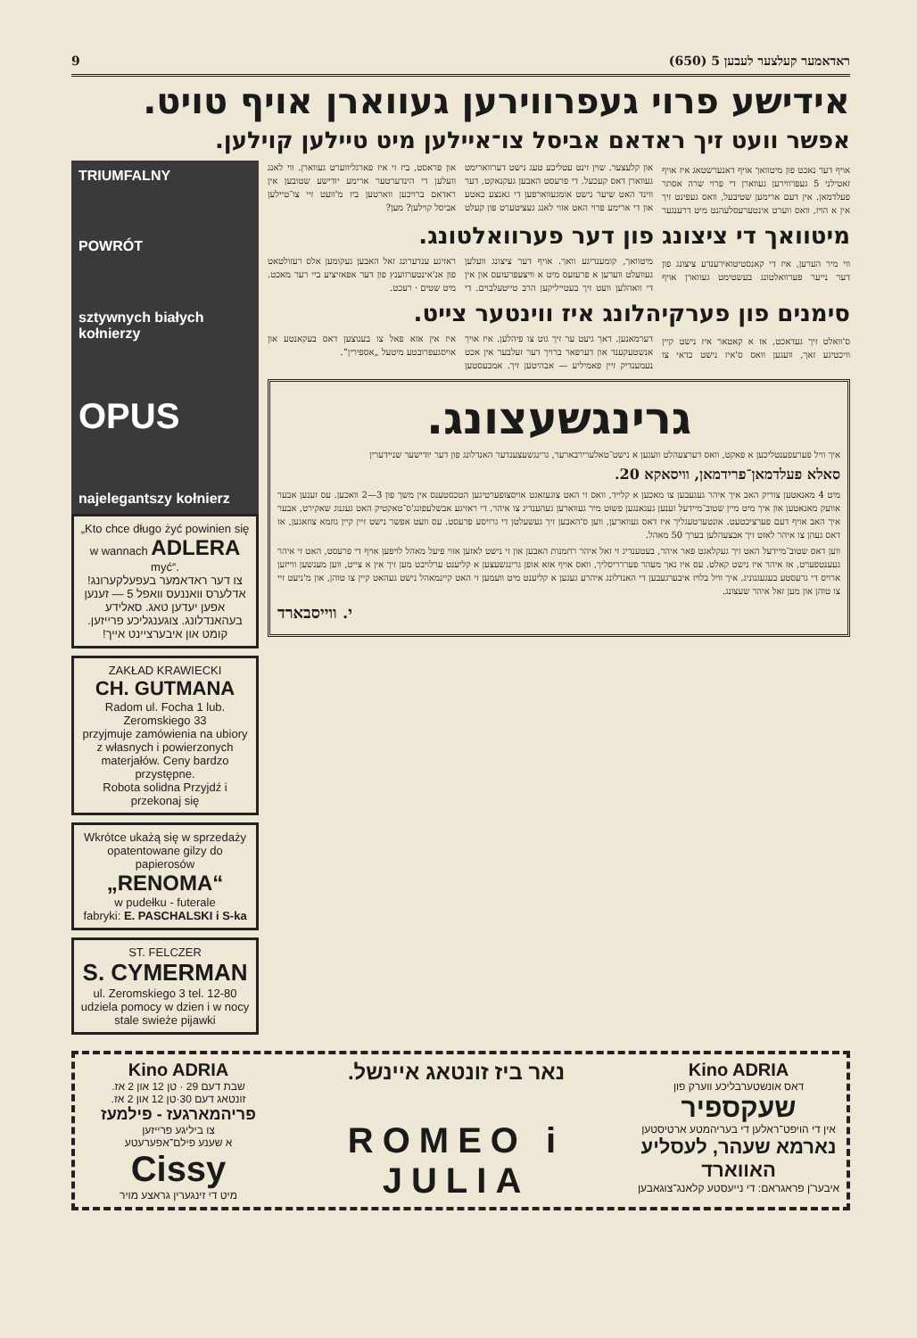9 (650) 5 ראדאמער קעלצער לעבען
אידישע פרוי געפרווירען געווארן אויף טויט.
אפשר וועט זיך ראדאם אביסל צו־איילען מיט טיילען קוילען.
TRIUMFALNY
POWRÓT
sztywnych białych kołnierzy
OPUS
najelegantszy kołnierz
„Kto chce długo żyć powinien się w wannach ADLERA myć“.
צו דער ראדאמער בעפעלקערונג! אדלערס וואננעס וואפל 5 — זענען אפען יעדען טאג. סאלידע בעהאנדלונג. צוגענגליכע פרייזען. קומט און איבערציינט אייך!
ZAKŁAD KRAWIECKI
CH. GUTMANA
Radom ul. Focha 1 lub. Zeromskiego 33
przyjmuje zamówienia na ubiory z własnych i powierzonych materjałów. Ceny bardzo przystępne.
Robota solidna Przyjdź i przekonaj się
Wkrótce ukażą się w sprzedaży opatentowane gilzy do papierosów
„RENOMA“
w pudełku - futerale
fabryki: E. PASCHALSKI i S-ka
ST. FELCZER
S. CYMERMAN
ul. Zeromskiego 3 tel. 12-80
udziela pomocy w dzien i w nocy
stale swieże pijawki
אויף דער נאכט פון מיטוואך אויף דאנערשטאג איז אויף זאטילני 5 געפרווירען געווארן די פרוי שרה אסתר פעלדמאן. אין דעם ארימען שטיבעל, וואס געפינט זיך אין א הויז, וואס ווערט אינטערעסלעהנט מיט דרענגער און קלעצער. שוין זינט עטליכע טעג נישט דערווארימט געווארן דאס קעכעל. די פרעסט האבען געקנאקט, דער ווינד האט שיער נישט אומגעווארפען די גאנצע כאטע און די ארימע פרוי האט אזוי לאנג געציטערט פון קעלט און פראסט, ביז זי איז פארגליווערט געווארן. ווי לאנג וועלען די הינדערטער ארימע יודישע שטובען אין ראדאם ברויכען ווארטען ביז מ'וועט זיי צו־טיילען אביסל קוילען? מען?
מיטוואך די ציצונג פון דער פערוואלטונג.
ווי מיר הערען, איז די קאנסטיטואירענדע ציצונג פון דער נייער פערוואלטונג בעשטימט געווארן אויף מיטוואך, קומענדיגע וואך. אויף דער ציצונג וועלען געוועלט ווערען א פרעזעס מיט א וויצעפרעזעס און אין די וואהלען וועט זיך בעטייליקען הרב טייטעלבוים. די ראזיגע ענדערונג זאל האבען געקומען אלס רעזולטאט פון אנ'אינטערווענץ פון דער אפאזיציע ביי רער מאכט. מיט שטים · רעכט.
סימנים פון פערקיהלונג איז ווינטער צייט.
ס'וואלט זיך געדאכט, אז א קאטאר איז נישט קיין וויכטיגע זאך, וועגען וואס ס'איז נישט כדאי צו דערמאנען. דאך גיעט ער זיך גוט צו פיהלען. איז אויך אנשטעקענד און דערפאר ברויך דער זעלבער אין אכט נעמענדיק זיין פאמיליע — אבהיטען זיך. אמבעסטען איז אין אזא פאל צו בענוצען דאס בעקאנטע און אויסגעפרובטע מיטעל „אספירין“.
גרינגשעצונג.
איך וויל פערעפענטליכען א פאקט, וואס דערצעהלט וועגען א נישט־טאלערירבארער, גרינגשעצענדער האנדלונג פון דער יודישער שניידערין
סאלא פעלדמאן־פרידמאן, וויסאקא 20.
מיט 4 מאנאטען צוריק האב איך איהר געגעבען צו מאכען א קלייד, וואס זי האט צוגעזאגט אויסצופערטיגען הטכסטענס אין משך פון 3—2 וואכען. עס זענען אבער אוועק מאנאטען און איך מיט מיין שטוב־מיידעל זענען געגאנגען פשוט מיר געווארען געהענדיג צו איהר. די ראזיגע אבשלעפונג'ס־טאקטיק האט געגנוג שאקירט, אבער איך האב אויף דעם פערציכטעט. אונטערטעגליך איז דאס געווארען, ווען ס'האבען זיך געשעלטן די גרויסע פרעסט. עס וועט אפשר נישט זיין קיין גוזמא צוזאגען, אז דאס געהן צו איהר לאזט זיך אבצעהלען בערך 50 מאהל.
ווען דאס שטוב־מיידעל האט זיך געקלאגט פאר איהר, בעטענדיג זי זאל איהר רחמנות האבען און זי נישט לאזען אזוי פיעל מאהל לויפען אויף די פרעסט, האט זי איהר געענטפערט, אז איהר איז נישט קאלט. עס איז נאך מעהר פעררריסליך, וואס אויף אזא אופן גרינגשעצען א קליענט ערלויבט מען זיך אין א צייט, ווען מענשען ווייזען ארויס די גרעסטע בעגעגנוניג. איך וויל בלויז איבערגעבען די האנדלונג איהרע געגען א קליענט מיט וועמען זי האט קיינמאהל נישט געהאט קיין צו טוהן, און מ'ניעט זיי צו טוהן און מען זאל איהר שעצונג.
י. ווייסבארד
Kino ADRIA
שבת דעם 29 · טן 12 און 2 אז.
זונטאג דעם 30·טן 12 און 2 אז.
פריהמארגעז - פילמעז
צו ביליגע פרייזען
א שענע פילם־אפערעטע
Cissy
מיט די זינגערין גראצע מויר
נאר ביז זונטאג איינשל.
ROMEO i JULIA
Kino ADRIA
דאס אונשטערבליכע ווערק פון
שעקספיר
אין די הויפט־ראלען די בעריהמטע ארטיסטען
נארמא שעהר, לעסליע האווארד
איבער'ן פראגראם: די נייעסטע קלאנג־צוגאבען